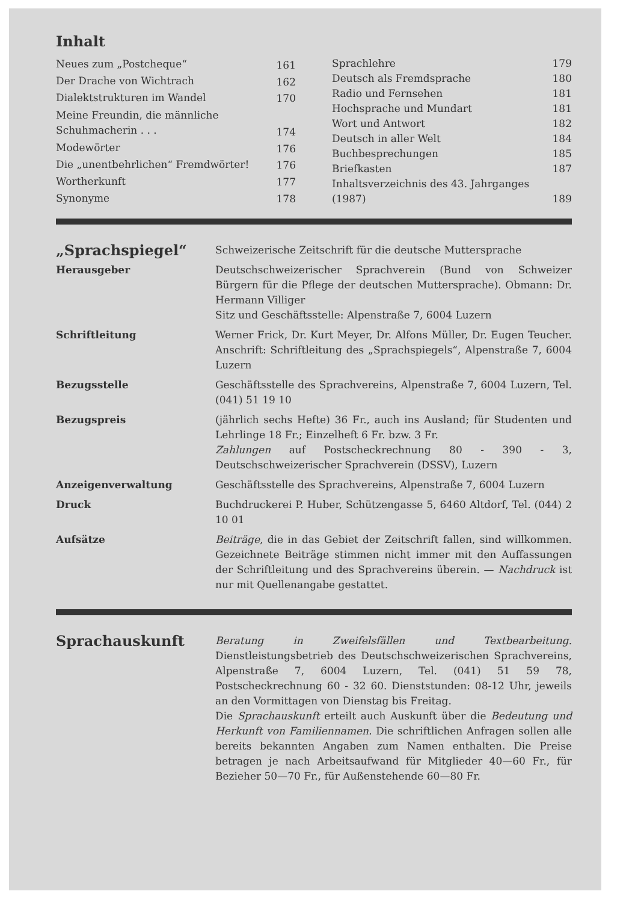Inhalt
| Neues zum „Postcheque“ | 161 |
| Der Drache von Wichtrach | 162 |
| Dialektstrukturen im Wandel | 170 |
| Meine Freundin, die männliche Schuhmacherin . . . | 174 |
| Modewörter | 176 |
| Die „unentbehrlichen“ Fremdwörter! | 176 |
| Wortherkunft | 177 |
| Synonyme | 178 |
| Sprachlehre | 179 |
| Deutsch als Fremdsprache | 180 |
| Radio und Fernsehen | 181 |
| Hochsprache und Mundart | 181 |
| Wort und Antwort | 182 |
| Deutsch in aller Welt | 184 |
| Buchbesprechungen | 185 |
| Briefkasten | 187 |
| Inhaltsverzeichnis des 43. Jahrganges (1987) | 189 |
| „Sprachspiegel“ | Schweizerische Zeitschrift für die deutsche Muttersprache |
| Herausgeber | Deutschschweizerischer Sprachverein (Bund von Schweizer Bürgern für die Pflege der deutschen Muttersprache). Obmann: Dr. Hermann Villiger Sitz und Geschäftsstelle: Alpenstraße 7, 6004 Luzern |
| Schriftleitung | Werner Frick, Dr. Kurt Meyer, Dr. Alfons Müller, Dr. Eugen Teucher. Anschrift: Schriftleitung des „Sprachspiegels“, Alpenstraße 7, 6004 Luzern |
| Bezugsstelle | Geschäftsstelle des Sprachvereins, Alpenstraße 7, 6004 Luzern, Tel. (041) 51 19 10 |
| Bezugspreis | (jährlich sechs Hefte) 36 Fr., auch ins Ausland; für Studenten und Lehrlinge 18 Fr.; Einzelheft 6 Fr. bzw. 3 Fr. Zahlungen auf Postscheckrechnung 80 - 390 - 3, Deutschschweizerischer Sprachverein (DSSV), Luzern |
| Anzeigenverwaltung | Geschäftsstelle des Sprachvereins, Alpenstraße 7, 6004 Luzern |
| Druck | Buchdruckerei P. Huber, Schützengasse 5, 6460 Altdorf, Tel. (044) 2 10 01 |
| Aufsätze | Beiträge , die in das Gebiet der Zeitschrift fallen, sind willkommen. Gezeichnete Beiträge stimmen nicht immer mit den Auffassungen der Schriftleitung und des Sprachvereins überein. — Nachdruck ist nur mit Quellenangabe gestattet. |
| Sprachauskunft | Beratung in Zweifelsfällen und Textbearbeitung. Dienstleistungsbetrieb des Deutschschweizerischen Sprachvereins, Alpenstraße 7, 6004 Luzern, Tel. (041) 51 59 78, Postscheckrechnung 60 - 32 60. Dienststunden: 08-12 Uhr, jeweils an den Vormittagen von Dienstag bis Freitag. Die Sprachauskunft erteilt auch Auskunft über die Bedeutung und Herkunft von Familiennamen. Die schriftlichen Anfragen sollen alle bereits bekannten Angaben zum Namen enthalten. Die Preise betragen je nach Arbeitsaufwand für Mitglieder 40—60 Fr., für Bezieher 50—70 Fr., für Außenstehende 60—80 Fr. |